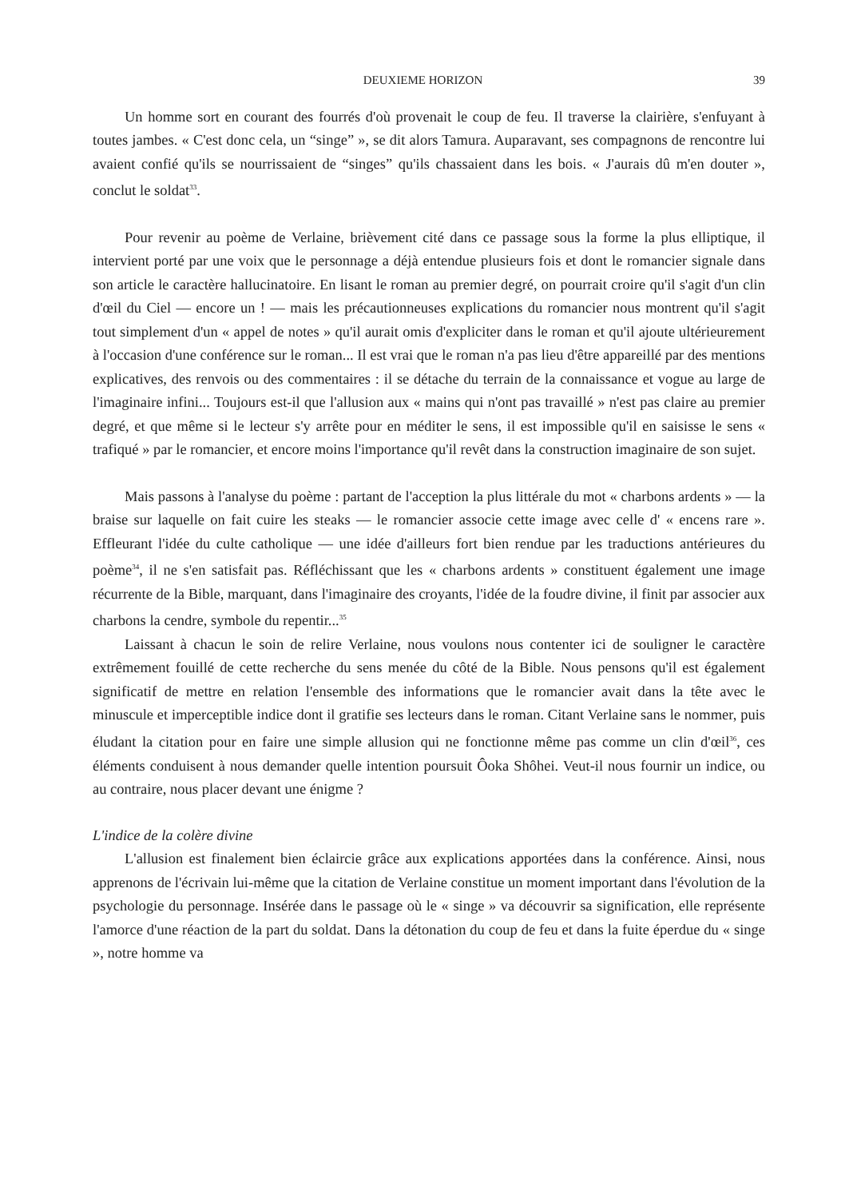DEUXIEME HORIZON 39
Un homme sort en courant des fourrés d'où provenait le coup de feu. Il traverse la clairière, s'enfuyant à toutes jambes. « C'est donc cela, un “singe” », se dit alors Tamura. Auparavant, ses compagnons de rencontre lui avaient confié qu'ils se nourrissaient de “singes” qu'ils chassaient dans les bois. « J'aurais dû m'en douter », conclut le soldat<sup>33</sup>.
Pour revenir au poème de Verlaine, brièvement cité dans ce passage sous la forme la plus elliptique, il intervient porté par une voix que le personnage a déjà entendue plusieurs fois et dont le romancier signale dans son article le caractère hallucinatoire. En lisant le roman au premier degré, on pourrait croire qu'il s'agit d'un clin d'œil du Ciel — encore un ! — mais les précautionneuses explications du romancier nous montrent qu'il s'agit tout simplement d'un « appel de notes » qu'il aurait omis d'expliciter dans le roman et qu'il ajoute ultérieurement à l'occasion d'une conférence sur le roman... Il est vrai que le roman n'a pas lieu d'être appareillé par des mentions explicatives, des renvois ou des commentaires : il se détache du terrain de la connaissance et vogue au large de l'imaginaire infini... Toujours est-il que l'allusion aux « mains qui n'ont pas travaillé » n'est pas claire au premier degré, et que même si le lecteur s'y arrête pour en méditer le sens, il est impossible qu'il en saisisse le sens « trafiqué » par le romancier, et encore moins l'importance qu'il revêt dans la construction imaginaire de son sujet.
Mais passons à l'analyse du poème : partant de l'acception la plus littérale du mot « charbons ardents » — la braise sur laquelle on fait cuire les steaks — le romancier associe cette image avec celle d' « encens rare ». Effleurant l'idée du culte catholique — une idée d'ailleurs fort bien rendue par les traductions antérieures du poème<sup>34</sup>, il ne s'en satisfait pas. Réfléchissant que les « charbons ardents » constituent également une image récurrente de la Bible, marquant, dans l'imaginaire des croyants, l'idée de la foudre divine, il finit par associer aux charbons la cendre, symbole du repentir...<sup>35</sup>
Laissant à chacun le soin de relire Verlaine, nous voulons nous contenter ici de souligner le caractère extrêmement fouillé de cette recherche du sens menée du côté de la Bible. Nous pensons qu'il est également significatif de mettre en relation l'ensemble des informations que le romancier avait dans la tête avec le minuscule et imperceptible indice dont il gratifie ses lecteurs dans le roman. Citant Verlaine sans le nommer, puis éludant la citation pour en faire une simple allusion qui ne fonctionne même pas comme un clin d'œil<sup>36</sup>, ces éléments conduisent à nous demander quelle intention poursuit Ôoka Shôhei. Veut-il nous fournir un indice, ou au contraire, nous placer devant une énigme ?
L'indice de la colère divine
L'allusion est finalement bien éclaircie grâce aux explications apportées dans la conférence. Ainsi, nous apprenons de l'écrivain lui-même que la citation de Verlaine constitue un moment important dans l'évolution de la psychologie du personnage. Insérée dans le passage où le « singe » va découvrir sa signification, elle représente l'amorce d'une réaction de la part du soldat. Dans la détonation du coup de feu et dans la fuite éperdue du « singe », notre homme va